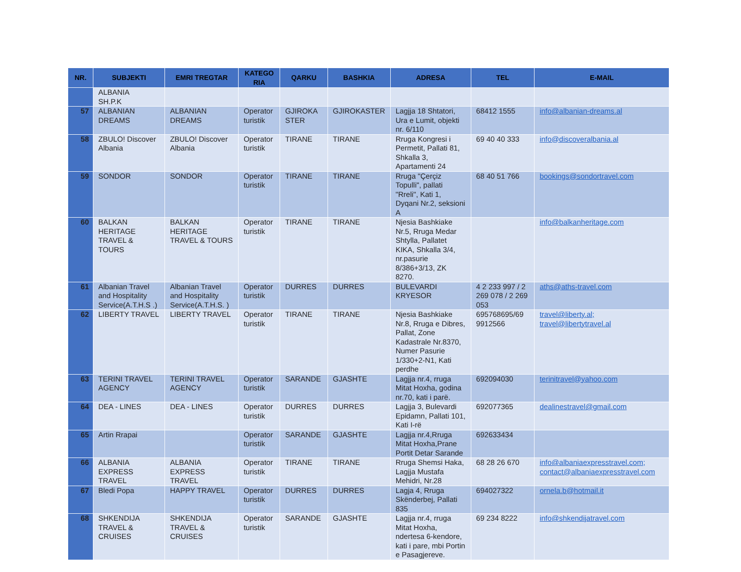| NR. | SUBJEKTI | EMRI TREGTAR | KATEGO RIA | QARKU | BASHKIA | ADRESA | TEL | E-MAIL |
| --- | --- | --- | --- | --- | --- | --- | --- | --- |
| | ALBANIA SH.P.K | | | | | | | |
| 57 | ALBANIAN DREAMS | ALBANIAN DREAMS | Operator turistik | GJIROKA STER | GJIROKASTER | Lagjja 18 Shtatori, Ura e Lumit, objekti nr. 6/110 | 68412 1555 | info@albanian-dreams.al |
| 58 | ZBULO! Discover Albania | ZBULO! Discover Albania | Operator turistik | TIRANE | TIRANE | Rruga Kongresi i Permetit, Pallati 81, Shkalla 3, Apartamenti 24 | 69 40 40 333 | info@discoveralbania.al |
| 59 | SONDOR | SONDOR | Operator turistik | TIRANE | TIRANE | Rruga "Çerçiz Topulli", pallati "Rreli", Kati 1, Dyqani Nr.2, seksioni A | 68 40 51 766 | bookings@sondortravel.com |
| 60 | BALKAN HERITAGE TRAVEL & TOURS | BALKAN HERITAGE TRAVEL & TOURS | Operator turistik | TIRANE | TIRANE | Njesia Bashkiake Nr.5, Rruga Medar Shtylla, Pallatet KIKA, Shkalla 3/4, nr.pasurie 8/386+3/13, ZK 8270. | | info@balkanheritage.com |
| 61 | Albanian Travel and Hospitality Service(A.T.H.S .) | Albanian Travel and Hospitality Service(A.T.H.S. ) | Operator turistik | DURRES | DURRES | BULEVARDI KRYESOR | 4 2 233 997 / 2 269 078 / 2 269 053 | aths@aths-travel.com |
| 62 | LIBERTY TRAVEL | LIBERTY TRAVEL | Operator turistik | TIRANE | TIRANE | Njesia Bashkiake Nr.8, Rruga e Dibres, Pallat, Zone Kadastrale Nr.8370, Numer Pasurie 1/330+2-N1, Kati perdhe | 695768695/69 9912566 | travel@liberty.al; travel@libertytravel.al |
| 63 | TERINI TRAVEL AGENCY | TERINI TRAVEL AGENCY | Operator turistik | SARANDE | GJASHTE | Lagjja nr.4, rruga Mitat Hoxha, godina nr.70, kati i parë. | 692094030 | terinitravel@yahoo.com |
| 64 | DEA - LINES | DEA - LINES | Operator turistik | DURRES | DURRES | Lagjja 3, Bulevardi Epidamn, Pallati 101, Kati I-rë | 692077365 | dealinestravel@gmail.com |
| 65 | Artin Rrapai | | Operator turistik | SARANDE | GJASHTE | Lagjja nr.4,Rruga Mitat Hoxha,Prane Portit Detar Sarande | 692633434 | |
| 66 | ALBANIA EXPRESS TRAVEL | ALBANIA EXPRESS TRAVEL | Operator turistik | TIRANE | TIRANE | Rruga Shemsi Haka, Lagjja Mustafa Mehidri, Nr.28 | 68 28 26 670 | info@albaniaexpresstravel.com; contact@albaniaexpresstravel.com |
| 67 | Bledi Popa | HAPPY TRAVEL | Operator turistik | DURRES | DURRES | Lagja 4, Rruga Skënderbej, Pallati 835 | 694027322 | ornela.b@hotmail.it |
| 68 | SHKENDIJA TRAVEL & CRUISES | SHKENDIJA TRAVEL & CRUISES | Operator turistik | SARANDE | GJASHTE | Lagjja nr.4, rruga Mitat Hoxha, ndertesa 6-kendore, kati i pare, mbi Portin e Pasagjereve. | 69 234 8222 | info@shkendijatravel.com |